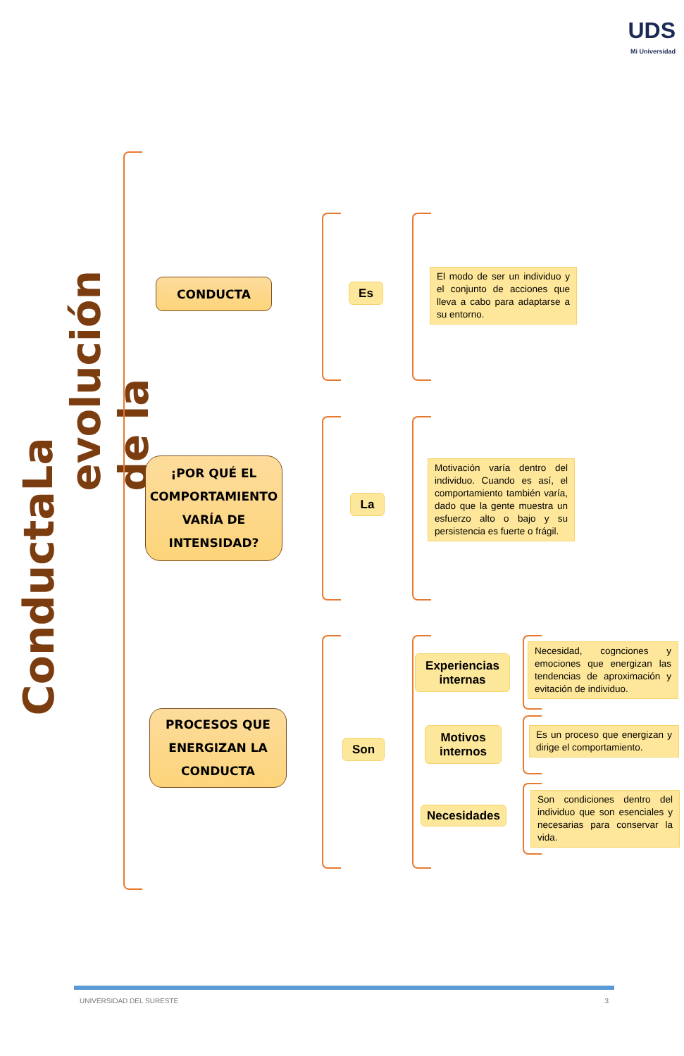UDS
Mi Universidad
La evolución de la
Conducta
CONDUCTA
¡POR QUÉ EL COMPORTAMIENTO VARÍA DE INTENSIDAD?
PROCESOS QUE ENERGIZAN LA CONDUCTA
Es
La
Son
Experiencias internas
Motivos internos
Necesidades
El modo de ser un individuo y el conjunto de acciones que lleva a cabo para adaptarse a su entorno.
Motivación varía dentro del individuo. Cuando es así, el comportamiento también varía, dado que la gente muestra un esfuerzo alto o bajo y su persistencia es fuerte o frágil.
Necesidad, cognciones y emociones que energizan las tendencias de aproximación y evitación de individuo.
Es un proceso que energizan y dirige el comportamiento.
Son condiciones dentro del individuo que son esenciales y necesarias para conservar la vida.
UNIVERSIDAD DEL SURESTE 3